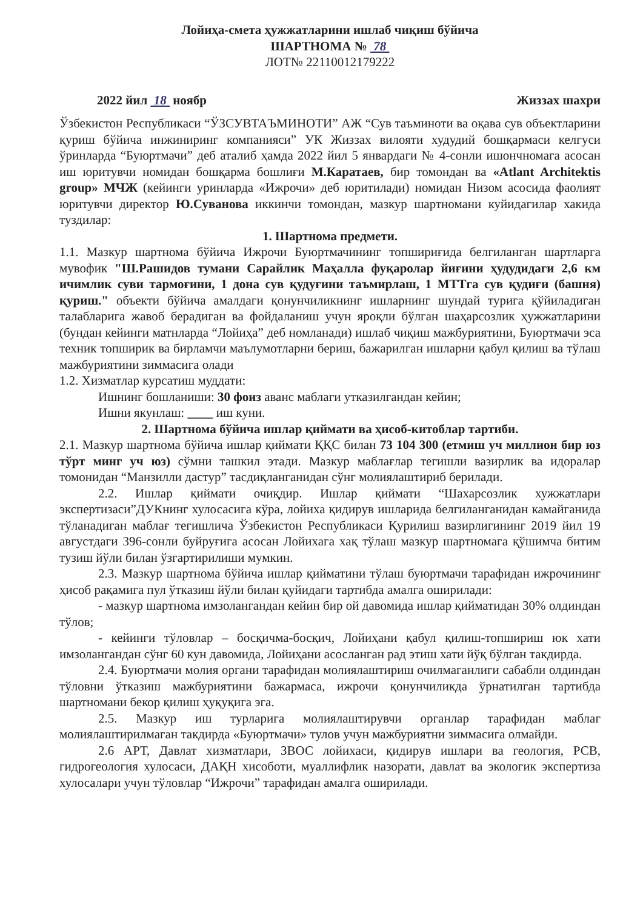Лойиҳа-смета ҳужжатларини ишлаб чиқиш бўйича
ШАРТНОМА № 78
ЛОТ№ 22110012179222
2022 йил 18 ноябр Жиззах шахри
Ўзбекистон Республикаси “ЎЗСУВТАЪМИНОТИ” АЖ “Сув таъминоти ва оқава сув объектларини қуриш бўйича инжиниринг компанияси” УК Жиззах вилояти худудий бошқармаси келгуси ўринларда “Буюртмачи” деб аталиб ҳамда 2022 йил 5 январдаги № 4-сонли ишончномага асосан иш юритувчи номидан бошқарма бошлиғи М.Каратаев, бир томондан ва «Atlant Architektis group» МЧЖ (кейинги уринларда «Ижрочи» деб юритилади) номидан Низом асосида фаолият юритувчи директор Ю.Суванова иккинчи томондан, мазкур шартномани куйидагилар хакида туздилар:
1. Шартнома предмети.
1.1. Мазкур шартнома бўйича Ижрочи Буюртмачининг топшириғида белгиланган шартларга мувофик "Ш.Рашидов тумани Сарайлик Маҳалла фуқаролар йиғини ҳудудидаги 2,6 км ичимлик суви тармоғини, 1 дона сув қудуғини таъмирлаш, 1 МТТга сув қудиғи (башня) қуриш." объекти бўйича амалдаги қонунчиликнинг ишларнинг шундай турига қўйиладиган талабларига жавоб берадиган ва фойдаланиш учун яроқли бўлган шаҳарсозлик ҳужжатларини (бундан кейинги матнларда “Лойиҳа” деб номланади) ишлаб чиқиш мажбуриятини, Буюртмачи эса техник топширик ва бирламчи маълумотларни бериш, бажарилган ишларни қабул қилиш ва тўлаш мажбуриятини зиммасига олади
1.2. Хизматлар курсатиш муддати:
Ишнинг бошланиши: 30 фоиз аванс маблаги утказилгандан кейин;
Ишни якунлаш: ____ иш куни.
2. Шартнома бўйича ишлар қиймати ва ҳисоб-китоблар тартиби.
2.1. Мазкур шартнома бўйича ишлар қиймати ҚҚС билан 73 104 300 (етмиш уч миллион бир юз тўрт минг уч юз) сўмни ташкил этади. Мазкур маблағлар тегишли вазирлик ва идоралар томонидан “Манзилли дастур” тасдиқланганидан сўнг молиялаштириб берилади.
2.2. Ишлар қиймати очиқдир. Ишлар қиймати “Шахарсозлик хужжатлари экспертизаси”ДУКнинг хулосасига кўра, лойиха қидирув ишларида белгиланганидан камайганида тўланадиган маблағ тегишлича Ўзбекистон Республикаси Қурилиш вазирлигининг 2019 йил 19 августдаги 396-сонли буйруғига асосан Лойихага хақ тўлаш мазкур шартномага қўшимча битим тузиш йўли билан ўзгартирилиши мумкин.
2.3. Мазкур шартнома бўйича ишлар қийматини тўлаш буюртмачи тарафидан ижрочининг ҳисоб рақамига пул ўтказиш йўли билан қуйидаги тартибда амалга оширилади:
- мазкур шартнома имзолангандан кейин бир ой давомида ишлар қийматидан 30% олдиндан тўлов;
- кейинги тўловлар – босқичма-босқич, Лойиҳани қабул қилиш-топшириш юк хати имзолангандан сўнг 60 кун давомида, Лойиҳани асосланган рад этиш хати йўқ бўлган такдирда.
2.4. Буюртмачи молия органи тарафидан молиялаштириш очилмаганлиги сабабли олдиндан тўловни ўтказиш мажбуриятини бажармаса, ижрочи қонунчиликда ўрнатилган тартибда шартномани бекор қилиш ҳуқуқига эга.
2.5. Мазкур иш турларига молиялаштирувчи органлар тарафидан маблаг молиялаштирилмаган такдирда «Буюртмачи» тулов учун мажбуриятни зиммасига олмайди.
2.6 АРТ, Давлат хизматлари, ЗВОС лойихаси, қидирув ишлари ва геология, РСВ, гидрогеология хулосаси, ДАҚН хисоботи, муаллифлик назорати, давлат ва экологик экспертиза хулосалари учун тўловлар “Ижрочи” тарафидан амалга оширилади.